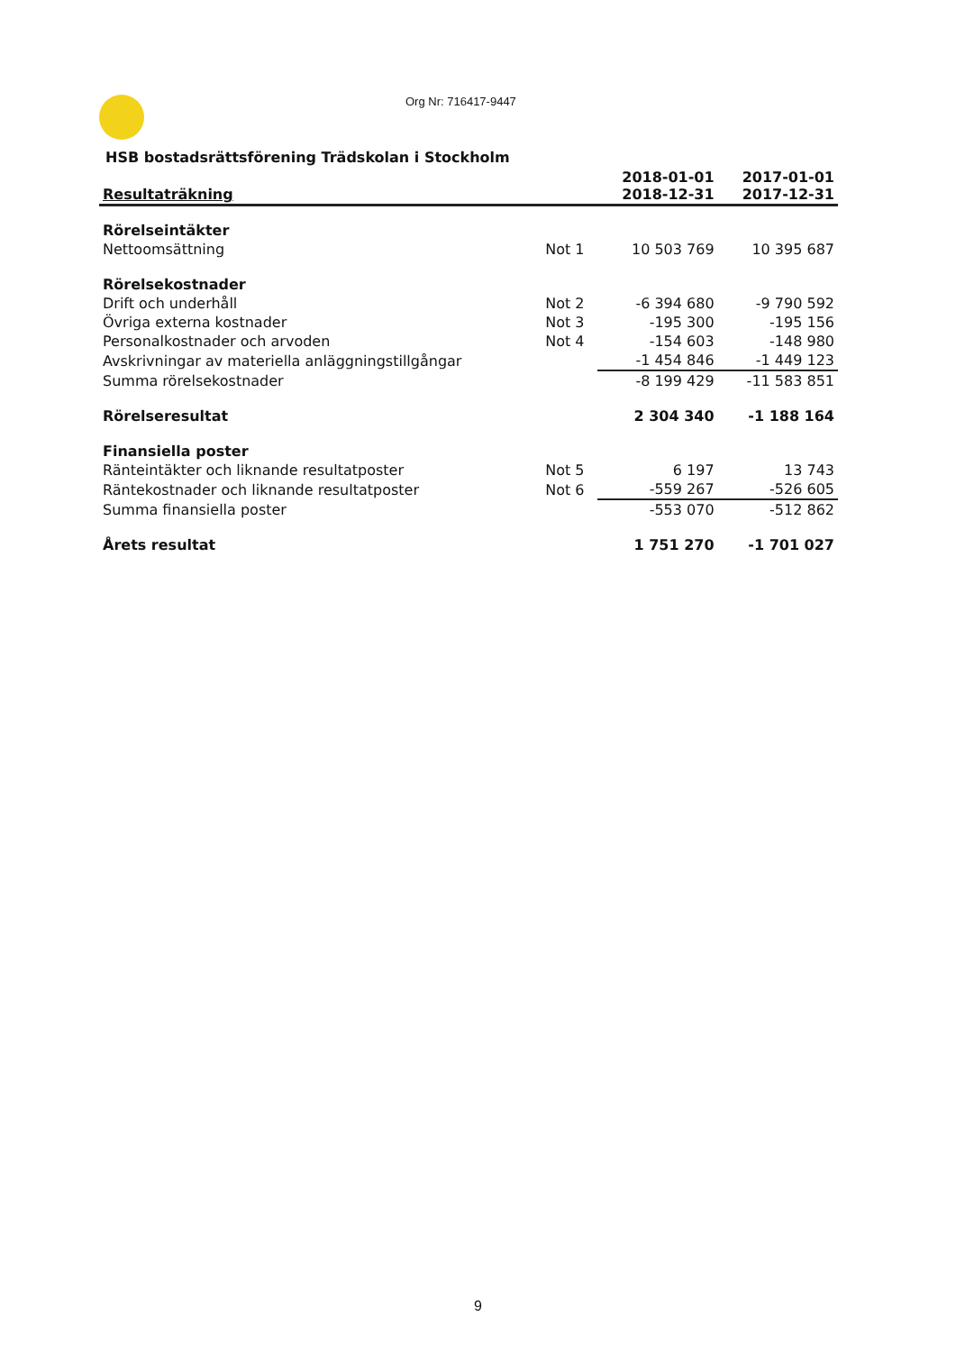Org Nr: 716417-9447
HSB bostadsrättsförening Trädskolan i Stockholm
| Resultaträkning | | 2018-01-01 2018-12-31 | 2017-01-01 2017-12-31 |
| --- | --- | --- | --- |
| Rörelseintäkter | | | |
| Nettoomsättning | Not 1 | 10 503 769 | 10 395 687 |
| Rörelsekostnader | | | |
| Drift och underhåll | Not 2 | -6 394 680 | -9 790 592 |
| Övriga externa kostnader | Not 3 | -195 300 | -195 156 |
| Personalkostnader och arvoden | Not 4 | -154 603 | -148 980 |
| Avskrivningar av materiella anläggningstillgångar | | -1 454 846 | -1 449 123 |
| Summa rörelsekostnader | | -8 199 429 | -11 583 851 |
| Rörelseresultat | | 2 304 340 | -1 188 164 |
| Finansiella poster | | | |
| Ränteintäkter och liknande resultatposter | Not 5 | 6 197 | 13 743 |
| Räntekostnader och liknande resultatposter | Not 6 | -559 267 | -526 605 |
| Summa finansiella poster | | -553 070 | -512 862 |
| Årets resultat | | 1 751 270 | -1 701 027 |
9